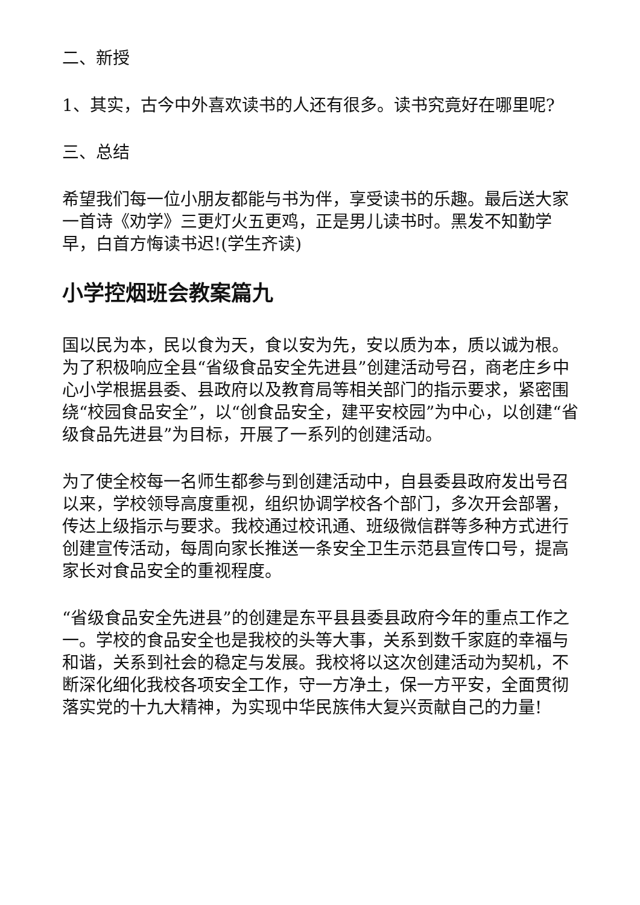二、新授
1、其实，古今中外喜欢读书的人还有很多。读书究竟好在哪里呢?
三、总结
希望我们每一位小朋友都能与书为伴，享受读书的乐趣。最后送大家一首诗《劝学》三更灯火五更鸡，正是男儿读书时。黑发不知勤学早，白首方悔读书迟!(学生齐读)
小学控烟班会教案篇九
国以民为本，民以食为天，食以安为先，安以质为本，质以诚为根。为了积极响应全县“省级食品安全先进县”创建活动号召，商老庄乡中心小学根据县委、县政府以及教育局等相关部门的指示要求，紧密围绕“校园食品安全”，以“创食品安全，建平安校园”为中心，以创建“省级食品先进县”为目标，开展了一系列的创建活动。
为了使全校每一名师生都参与到创建活动中，自县委县政府发出号召以来，学校领导高度重视，组织协调学校各个部门，多次开会部署，传达上级指示与要求。我校通过校讯通、班级微信群等多种方式进行创建宣传活动，每周向家长推送一条安全卫生示范县宣传口号，提高家长对食品安全的重视程度。
“省级食品安全先进县”的创建是东平县县委县政府今年的重点工作之一。学校的食品安全也是我校的头等大事，关系到数千家庭的幸福与和谐，关系到社会的稳定与发展。我校将以这次创建活动为契机，不断深化细化我校各项安全工作，守一方净土，保一方平安，全面贯彻落实党的十九大精神，为实现中华民族伟大复兴贡献自己的力量!